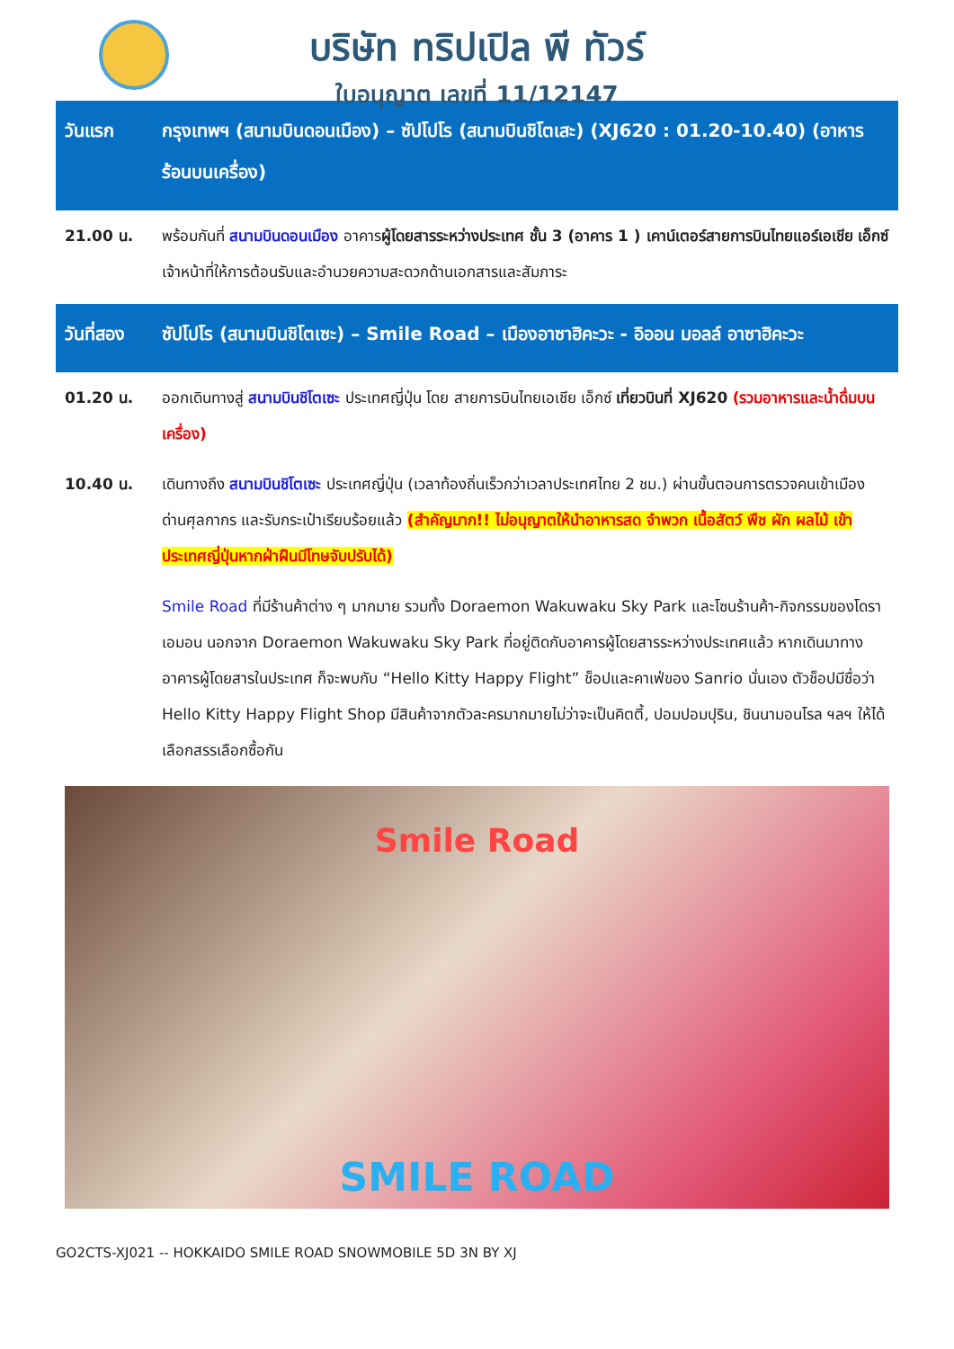บริษัท ทริปเปิล พี ทัวร์
ใบอนุญาต เลขที่ 11/12147
วันแรก กรุงเทพฯ (สนามบินดอนเมือง) – ซัปโปโร (สนามบินชิโตเสะ) (XJ620 : 01.20-10.40) (อาหารร้อนบนเครื่อง)
21.00 น. พร้อมกันที่ สนามบินดอนเมือง อาคารผู้โดยสารระหว่างประเทศ ชั้น 3 (อาคาร 1 ) เคาน์เตอร์สายการบินไทยแอร์เอเชีย เอ็กซ์ เจ้าหน้าที่ให้การต้อนรับและอำนวยความสะดวกด้านเอกสารและสัมภาระ
วันที่สอง ซัปโปโร (สนามบินชิโตเซะ) – Smile Road – เมืองอาซาฮิคะวะ - อิออน มอลล์ อาซาฮิคะวะ
01.20 น. ออกเดินทางสู่ สนามบินชิโตเซะ ประเทศญี่ปุ่น โดย สายการบินไทยเอเชีย เอ็กซ์ เที่ยวบินที่ XJ620 (รวมอาหารและน้ำดื่มบนเครื่อง)
10.40 น. เดินทางถึง สนามบินชิโตเซะ ประเทศญี่ปุ่น (เวลาท้องถิ่นเร็วกว่าเวลาประเทศไทย 2 ชม.) ผ่านขั้นตอนการตรวจคนเข้าเมือง ด่านศุลกากร และรับกระเป๋าเรียบร้อยแล้ว (สำคัญมาก!! ไม่อนุญาตให้นำอาหารสด จำพวก เนื้อสัตว์ พืช ผัก ผลไม้ เข้าประเทศญี่ปุ่นหากฝ่าฝืนมีโทษจับปรับได้)
Smile Road ที่มีร้านค้าต่าง ๆ มากมาย รวมทั้ง Doraemon Wakuwaku Sky Park และโซนร้านค้า-กิจกรรมของโดราเอมอน นอกจาก Doraemon Wakuwaku Sky Park ที่อยู่ติดกับอาคารผู้โดยสารระหว่างประเทศแล้ว หากเดินมาทางอาคารผู้โดยสารในประเทศ ก็จะพบกับ “Hello Kitty Happy Flight” ช็อปและคาเฟ่ของ Sanrio นั่นเอง ตัวช็อปมีชื่อว่า Hello Kitty Happy Flight Shop มีสินค้าจากตัวละครมากมายไม่ว่าจะเป็นคิตตี้, ปอมปอมปุริน, ชินนามอนโรล ฯลฯ ให้ได้เลือกสรรเลือกซื้อกัน
Smile Road
SMILE ROAD
GO2CTS-XJ021 -- HOKKAIDO SMILE ROAD SNOWMOBILE 5D 3N BY XJ